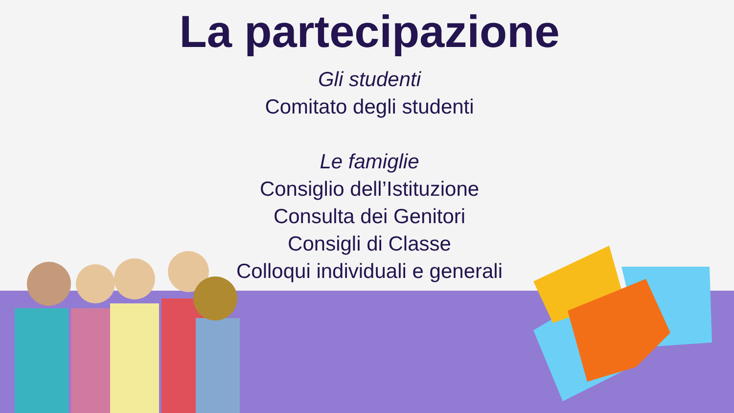La partecipazione
Gli studenti
Comitato degli studenti
Le famiglie
Consiglio dell’Istituzione
Consulta dei Genitori
Consigli di Classe
Colloqui individuali e generali